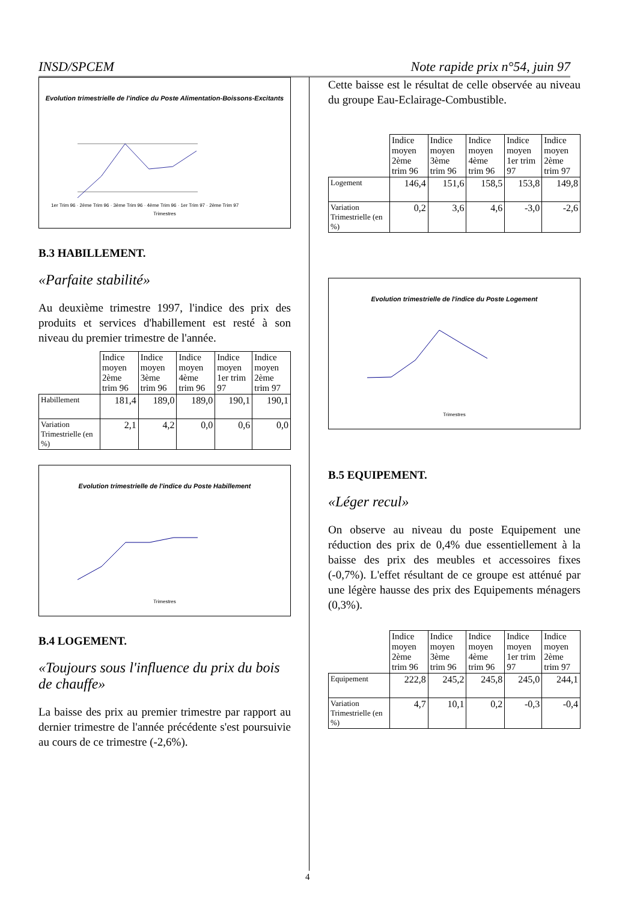INSD/SPCEM Note rapide prix n°54, juin 97
Evolution trimestrielle de l'indice du Poste Alimentation-Boissons-Excitants
1er Trim 96 · 2ème Trim 96 · 3ème Trim 96 · 4ème Trim 96 · 1er Trim 97 · 2ème Trim 97
Trimestres
B.3 HABILLEMENT.
«Parfaite stabilité»
Au deuxième trimestre 1997, l'indice des prix des produits et services d'habillement est resté à son niveau du premier trimestre de l'année.
| | Indice moyen 2ème trim 96 | Indice moyen 3ème trim 96 | Indice moyen 4ème trim 96 | Indice moyen 1er trim 97 | Indice moyen 2ème trim 97 |
| --- | --- | --- | --- | --- | --- |
| Habillement | 181,4 | 189,0 | 189,0 | 190,1 | 190,1 |
| Variation Trimestrielle (en %) | 2,1 | 4,2 | 0,0 | 0,6 | 0,0 |
Evolution trimestrielle de l'indice du Poste Habillement
Trimestres
B.4 LOGEMENT.
«Toujours sous l'influence du prix du bois de chauffe»
La baisse des prix au premier trimestre par rapport au dernier trimestre de l'année précédente s'est poursuivie au cours de ce trimestre (-2,6%).
Cette baisse est le résultat de celle observée au niveau du groupe Eau-Eclairage-Combustible.
| | Indice moyen 2ème trim 96 | Indice moyen 3ème trim 96 | Indice moyen 4ème trim 96 | Indice moyen 1er trim 97 | Indice moyen 2ème trim 97 |
| --- | --- | --- | --- | --- | --- |
| Logement | 146,4 | 151,6 | 158,5 | 153,8 | 149,8 |
| Variation Trimestrielle (en %) | 0,2 | 3,6 | 4,6 | -3,0 | -2,6 |
Evolution trimestrielle de l'indice du Poste Logement
Trimestres
B.5 EQUIPEMENT.
«Léger recul»
On observe au niveau du poste Equipement une réduction des prix de 0,4% due essentiellement à la baisse des prix des meubles et accessoires fixes (-0,7%). L'effet résultant de ce groupe est atténué par une légère hausse des prix des Equipements ménagers (0,3%).
| | Indice moyen 2ème trim 96 | Indice moyen 3ème trim 96 | Indice moyen 4ème trim 96 | Indice moyen 1er trim 97 | Indice moyen 2ème trim 97 |
| --- | --- | --- | --- | --- | --- |
| Equipement | 222,8 | 245,2 | 245,8 | 245,0 | 244,1 |
| Variation Trimestrielle (en %) | 4,7 | 10,1 | 0,2 | -0,3 | -0,4 |
4